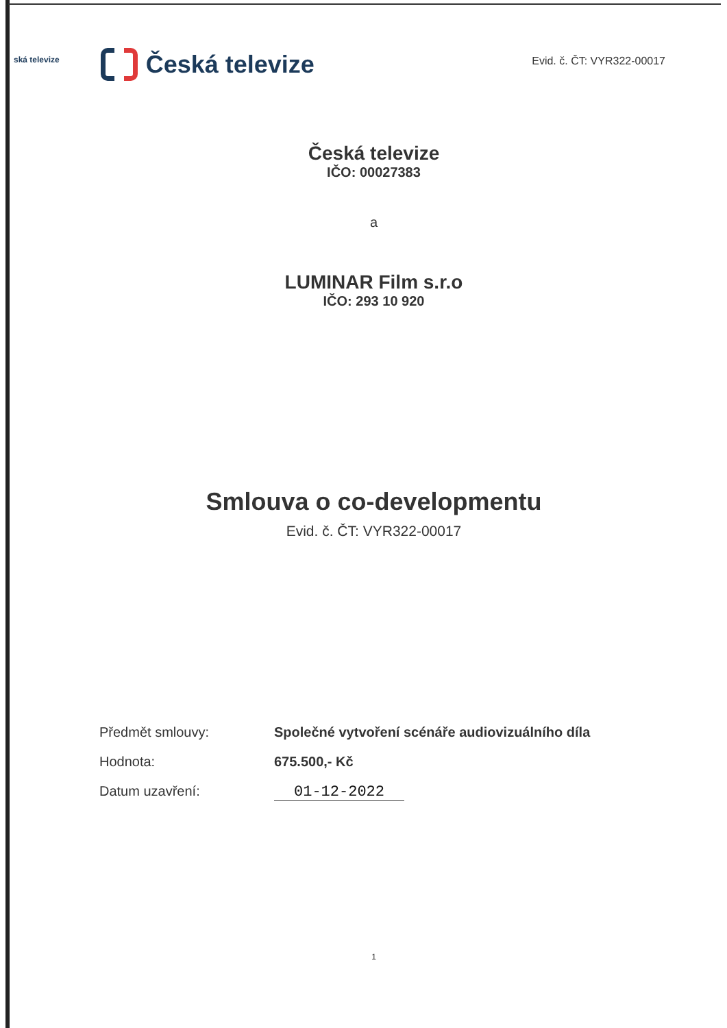ská televize
Česká televize
Evid. č. ČT: VYR322-00017
Česká televize
IČO: 00027383
a
LUMINAR Film s.r.o
IČO: 293 10 920
Smlouva o co-developmentu
Evid. č. ČT: VYR322-00017
Předmět smlouvy: Společné vytvoření scénáře audiovizuálního díla
Hodnota: 675.500,- Kč
Datum uzavření: 01-12-2022
1